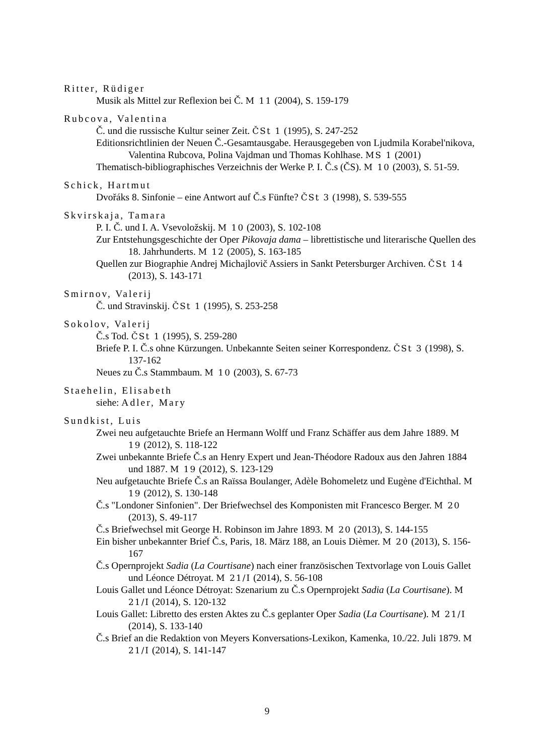Ritter, Rüdiger
Musik als Mittel zur Reflexion bei Č. M 11 (2004), S. 159-179
Rubcova, Valentina
Č. und die russische Kultur seiner Zeit. ČSt 1 (1995), S. 247-252
Editionsrichtlinien der Neuen Č.-Gesamtausgabe. Herausgegeben von Ljudmila Korabel'nikova, Valentina Rubcova, Polina Vajdman und Thomas Kohlhase. MS 1 (2001)
Thematisch-bibliographisches Verzeichnis der Werke P. I. Č.s (ČS). M 10 (2003), S. 51-59.
Schick, Hartmut
Dvořáks 8. Sinfonie – eine Antwort auf Č.s Fünfte? ČSt 3 (1998), S. 539-555
Skvirskaja, Tamara
P. I. Č. und I. A. Vsevoložskij. M 10 (2003), S. 102-108
Zur Entstehungsgeschichte der Oper Pikovaja dama – librettistische und literarische Quellen des 18. Jahrhunderts. M 12 (2005), S. 163-185
Quellen zur Biographie Andrej Michajlovič Assiers in Sankt Petersburger Archiven. ČSt 14 (2013), S. 143-171
Smirnov, Valerij
Č. und Stravinskij. ČSt 1 (1995), S. 253-258
Sokolov, Valerij
Č.s Tod. ČSt 1 (1995), S. 259-280
Briefe P. I. Č.s ohne Kürzungen. Unbekannte Seiten seiner Korrespondenz. ČSt 3 (1998), S. 137-162
Neues zu Č.s Stammbaum. M 10 (2003), S. 67-73
Staehelin, Elisabeth
siehe: Adler, Mary
Sundkist, Luis
Zwei neu aufgetauchte Briefe an Hermann Wolff und Franz Schäffer aus dem Jahre 1889. M 19 (2012), S. 118-122
Zwei unbekannte Briefe Č.s an Henry Expert und Jean-Théodore Radoux aus den Jahren 1884 und 1887. M 19 (2012), S. 123-129
Neu aufgetauchte Briefe Č.s an Raïssa Boulanger, Adèle Bohomeletz und Eugène d'Eichthal. M 19 (2012), S. 130-148
Č.s "Londoner Sinfonien". Der Briefwechsel des Komponisten mit Francesco Berger. M 20 (2013), S. 49-117
Č.s Briefwechsel mit George H. Robinson im Jahre 1893. M 20 (2013), S. 144-155
Ein bisher unbekannter Brief Č.s, Paris, 18. März 188, an Louis Dièmer. M 20 (2013), S. 156-167
Č.s Opernprojekt Sadia (La Courtisane) nach einer französischen Textvorlage von Louis Gallet und Léonce Détroyat. M 21/I (2014), S. 56-108
Louis Gallet und Léonce Détroyat: Szenarium zu Č.s Opernprojekt Sadia (La Courtisane). M 21/I (2014), S. 120-132
Louis Gallet: Libretto des ersten Aktes zu Č.s geplanter Oper Sadia (La Courtisane). M 21/I (2014), S. 133-140
Č.s Brief an die Redaktion von Meyers Konversations-Lexikon, Kamenka, 10./22. Juli 1879. M 21/I (2014), S. 141-147
9